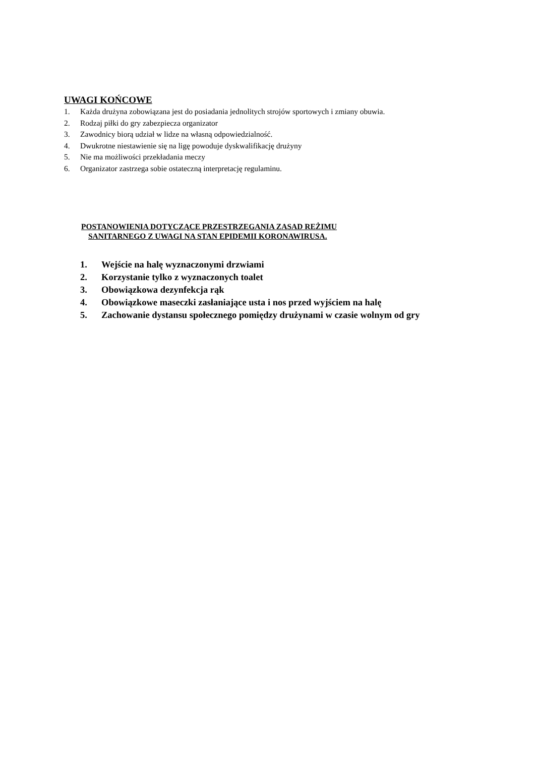UWAGI KOŃCOWE
1. Każda drużyna zobowiązana jest do posiadania jednolitych strojów sportowych i zmiany obuwia.
2. Rodzaj piłki do gry zabezpiecza organizator
3. Zawodnicy biorą udział w lidze na własną odpowiedzialność.
4. Dwukrotne niestawienie się na ligę powoduje dyskwalifikację drużyny
5. Nie ma możliwości przekładania meczy
6. Organizator zastrzega sobie ostateczną interpretację regulaminu.
POSTANOWIENIA DOTYCZĄCE PRZESTRZEGANIA ZASAD REŻIMU
SANITARNEGO Z UWAGI NA STAN EPIDEMII KORONAWIRUSA.
1. Wejście na halę wyznaczonymi drzwiami
2. Korzystanie tylko z wyznaczonych toalet
3. Obowiązkowa dezynfekcja rąk
4. Obowiązkowe maseczki zasłaniające usta i nos przed wyjściem na halę
5. Zachowanie dystansu społecznego pomiędzy drużynami w czasie wolnym od gry